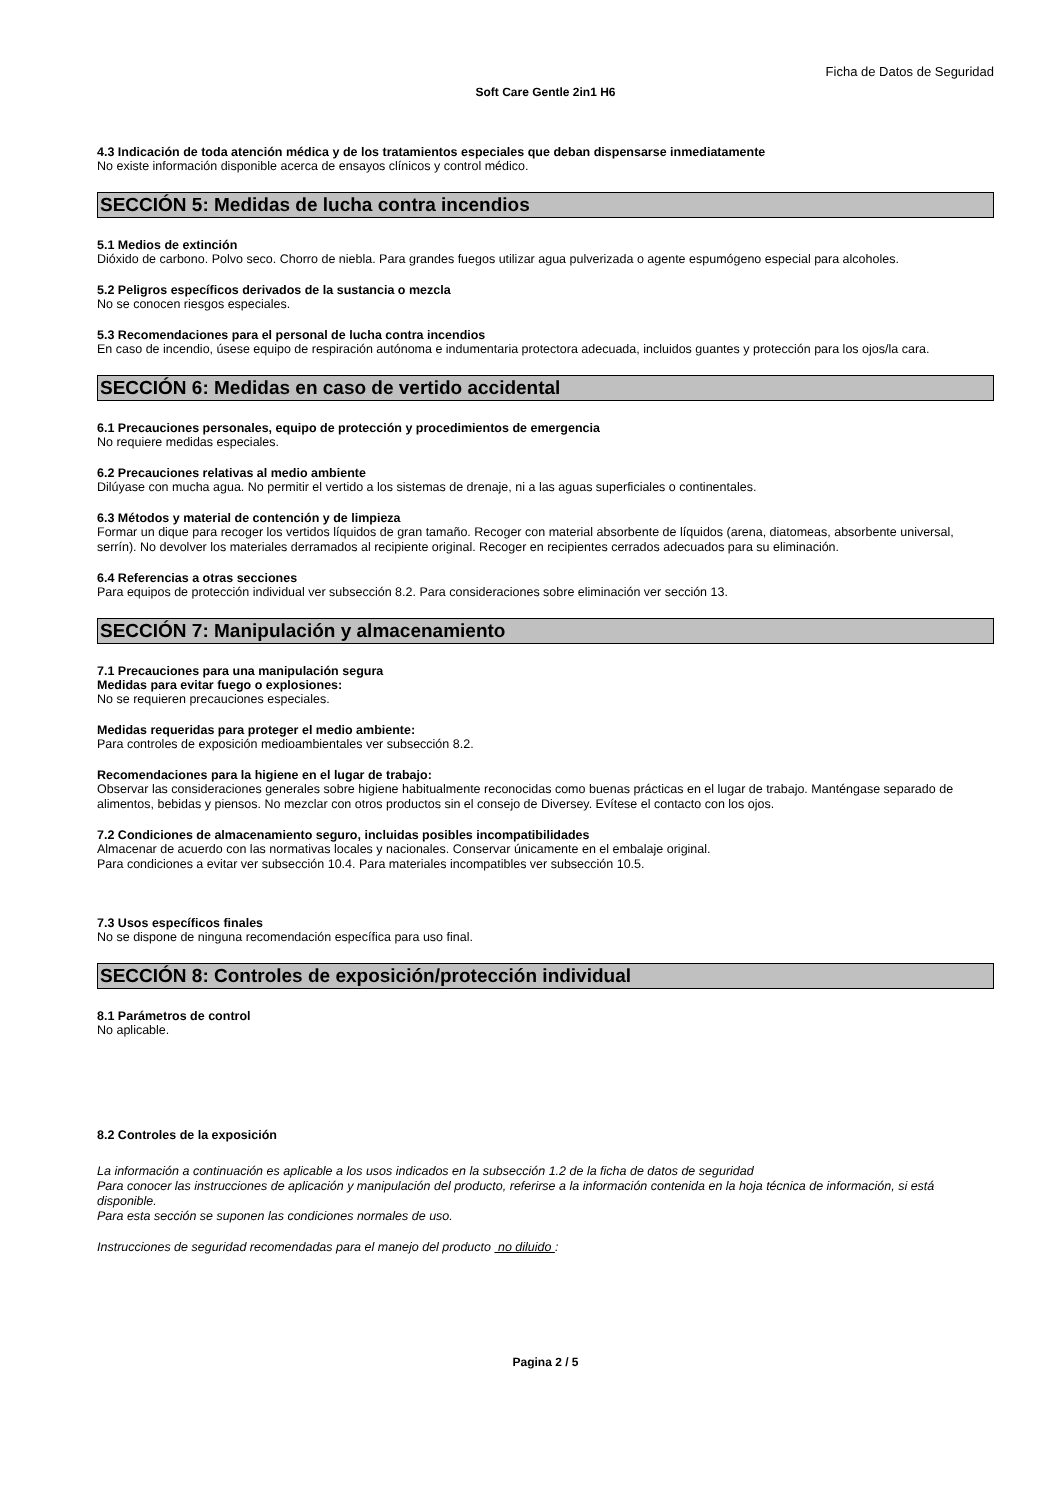Ficha de Datos de Seguridad
Soft Care Gentle 2in1 H6
4.3 Indicación de toda atención médica y de los tratamientos especiales que deban dispensarse inmediatamente
No existe información disponible acerca de ensayos clínicos y control médico.
SECCIÓN 5: Medidas de lucha contra incendios
5.1 Medios de extinción
Dióxido de carbono. Polvo seco. Chorro de niebla. Para grandes fuegos utilizar agua pulverizada o agente espumógeno especial para alcoholes.
5.2 Peligros específicos derivados de la sustancia o mezcla
No se conocen riesgos especiales.
5.3 Recomendaciones para el personal de lucha contra incendios
En caso de incendio, úsese equipo de respiración autónoma e indumentaria protectora adecuada, incluidos guantes y protección para los ojos/la cara.
SECCIÓN 6: Medidas en caso de vertido accidental
6.1 Precauciones personales, equipo de protección y procedimientos de emergencia
No requiere medidas especiales.
6.2 Precauciones relativas al medio ambiente
Dilúyase con mucha agua. No permitir el vertido a los sistemas de drenaje, ni a las aguas superficiales o continentales.
6.3 Métodos y material de contención y de limpieza
Formar un dique para recoger los vertidos líquidos de gran tamaño. Recoger con material absorbente de líquidos (arena, diatomeas, absorbente universal, serrín). No devolver los materiales derramados al recipiente original. Recoger en recipientes cerrados adecuados para su eliminación.
6.4 Referencias a otras secciones
Para equipos de protección individual ver subsección 8.2. Para consideraciones sobre eliminación ver sección 13.
SECCIÓN 7: Manipulación y almacenamiento
7.1 Precauciones para una manipulación segura
Medidas para evitar fuego o explosiones:
No se requieren precauciones especiales.
Medidas requeridas para proteger el medio ambiente:
Para controles de exposición medioambientales ver subsección 8.2.
Recomendaciones para la higiene en el lugar de trabajo:
Observar las consideraciones generales sobre higiene habitualmente reconocidas como buenas prácticas en el lugar de trabajo. Manténgase separado de alimentos, bebidas y piensos. No mezclar con otros productos sin el consejo de Diversey. Evítese el contacto con los ojos.
7.2 Condiciones de almacenamiento seguro, incluidas posibles incompatibilidades
Almacenar de acuerdo con las normativas locales y nacionales. Conservar únicamente en el embalaje original.
Para condiciones a evitar ver subsección 10.4. Para materiales incompatibles ver subsección 10.5.
7.3 Usos específicos finales
No se dispone de ninguna recomendación específica para uso final.
SECCIÓN 8: Controles de exposición/protección individual
8.1 Parámetros de control
No aplicable.
8.2 Controles de la exposición
La información a continuación es aplicable a los usos indicados en la subsección 1.2 de la ficha de datos de seguridad
Para conocer las instrucciones de aplicación y manipulación del producto, referirse a la información contenida en la hoja técnica de información, si está disponible.
Para esta sección se suponen las condiciones normales de uso.
Instrucciones de seguridad recomendadas para el manejo del producto no diluido :
Pagina 2 / 5